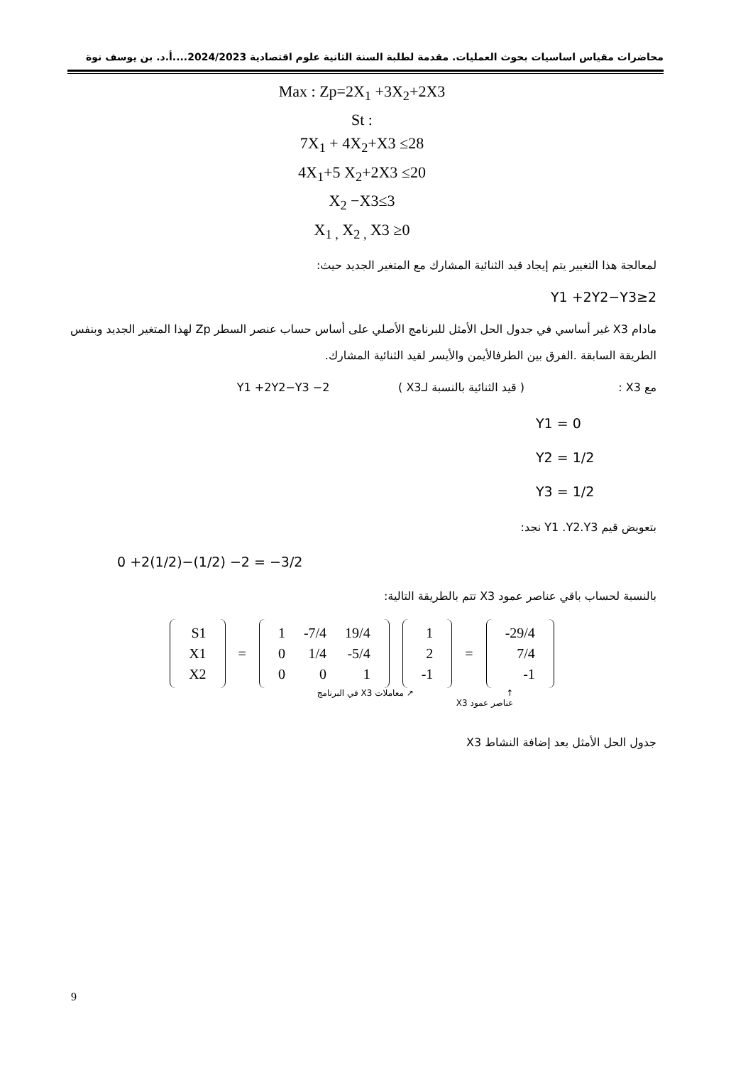محاضرات مقياس اساسيات بحوث العمليات. مقدمة لطلبة السنة الثانية علوم اقتصادية 2024/2023....أ.د. بن يوسف نوة
Max : Zp=2X<sub>1</sub> +3X<sub>2</sub>+2X3
St :
7X<sub>1</sub> + 4X<sub>2</sub>+X3 ≤28
4X<sub>1</sub>+5 X<sub>2</sub>+2X3 ≤20
X<sub>2</sub> −X3≤3
X<sub>1 ,</sub> X<sub>2 ,</sub> X3 ≥0
لمعالجة هذا التغيير يتم إيجاد قيد الثنائية المشارك مع المتغير الجديد حيث:
Y1 +2Y2−Y3≥2
مادام X3 غير أساسي في جدول الحل الأمثل للبرنامج الأصلي على أساس حساب عنصر السطر Zp لهذا المتغير الجديد وبنفس الطريقة السابقة .الفرق بين الطرفالأيمن والأيسر لقيد الثنائية المشارك.
مع X3 : ( قيد الثنائية بالنسبة لـX3 ) Y1 +2Y2−Y3 −2
Y1 = 0
Y2 = 1/2
Y3 = 1/2
بتعويض قيم Y1 .Y2.Y3 نجد:
0 +2(1/2)−(1/2) −2 = −3/2
بالنسبة لحساب باقي عناصر عمود X3 تتم بالطريقة التالية:
| S1 |
| X1 |
| X2 |
=
| 1 | -7/4 | 19/4 |
| 0 | 1/4 | -5/4 |
| 0 | 0 | 1 |
| 1 |
| 2 |
| -1 |
=
| -29/4 |
| 7/4 |
| -1 |
↑
عناصر عمود X3 ↗ معاملات X3 في البرنامج
جدول الحل الأمثل بعد إضافة النشاط X3
9